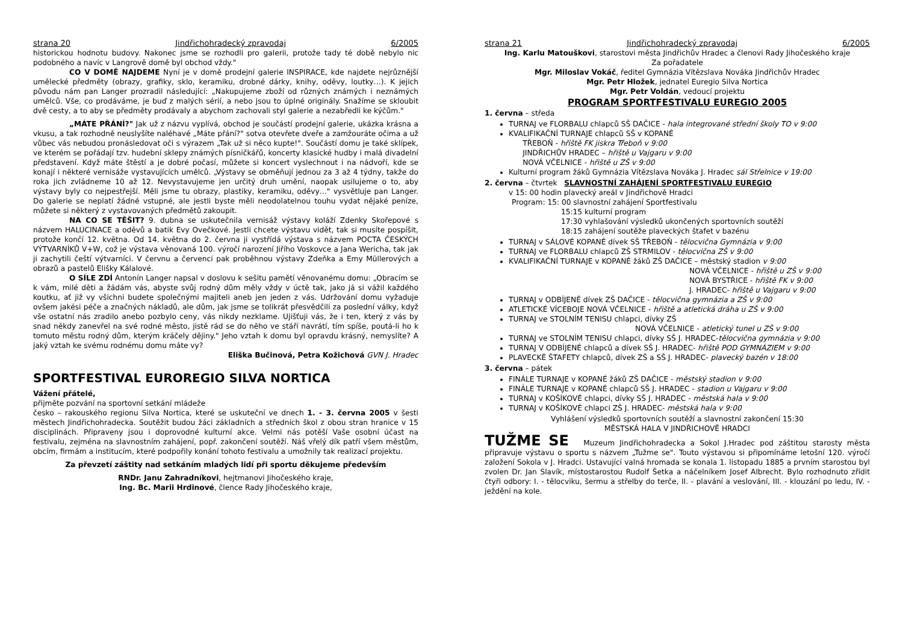strana 20 Jindřichohradecký zpravodaj 6/2005
historickou hodnotu budovy. Nakonec jsme se rozhodli pro galerii, protože tady té době nebylo nic podobného a navíc v Langrově domě byl obchod vždy."
CO V DOMĚ NAJDEME Nyní je v domě prodejní galerie INSPIRACE, kde najdete nejrůznější umělecké předměty (obrazy, grafiky, sklo, keramiku, drobné dárky, knihy, oděvy, loutky…). K jejich původu nám pan Langer prozradil následující: „Nakupujeme zboží od různých známých i neznámých umělců. Vše, co prodáváme, je buď z malých sérií, a nebo jsou to úplné originály. Snažíme se skloubit dvě cesty, a to aby se předměty prodávaly a abychom zachovali styl galerie a nezabředli ke kýčům."
„MÁTE PŘÁNÍ?" Jak už z názvu vyplívá, obchod je součástí prodejní galerie, ukázka krásna a vkusu, a tak rozhodně neuslyšíte naléhavé „Máte přání?" sotva otevřete dveře a zamžouráte očima a už vůbec vás nebudou pronásledovat oči s výrazem „Tak už si něco kupte!". Součástí domu je také sklípek, ve kterém se pořádají tzv. hudební sklepy známých písničkářů, koncerty klasické hudby i malá divadelní představení. Když máte štěstí a je dobré počasí, můžete si koncert vyslechnout i na nádvoří, kde se konají i některé vernisáže vystavujících umělců. „Výstavy se obměňují jednou za 3 až 4 týdny, takže do roka jich zvládneme 10 až 12. Nevystavujeme jen určitý druh umění, naopak usilujeme o to, aby výstavy byly co nejpestřejší. Měli jsme tu obrazy, plastiky, keramiku, oděvy…" vysvětluje pan Langer. Do galerie se neplatí žádné vstupné, ale jestli byste měli neodolatelnou touhu vydat nějaké peníze, můžete si některý z vystavovaných předmětů zakoupit.
NA CO SE TĚŠIT? 9. dubna se uskutečnila vernisáž výstavy koláží Zdenky Skořepové s názvem HALUCINACE a oděvů a batik Evy Ovečkové. Jestli chcete výstavu vidět, tak si musíte pospíšit, protože končí 12. května. Od 14. května do 2. června ji vystřídá výstava s názvem POCTA ČESKÝCH VÝTVARNÍKŮ V+W, což je výstava věnovaná 100. výročí narození Jiřího Voskovce a Jana Wericha, tak jak ji zachytili čeští výtvarníci. V červnu a červenci pak proběhnou výstavy Zdeňka a Emy Müllerových a obrazů a pastelů Elišky Kálalové.
O SÍLE ZDÍ Antonín Langer napsal v doslovu k sešitu pamětí věnovanému domu: „Obracím se k vám, milé děti a žádám vás, abyste svůj rodný dům měly vždy v úctě tak, jako já si vážil každého koutku, ať již vy všichni budete společnými majiteli aneb jen jeden z vás. Udržování domu vyžaduje ovšem jakési péče a značných nákladů, ale dům, jak jsme se tolikrát přesvědčili za poslední války, když vše ostatní nás zradilo anebo pozbylo ceny, vás nikdy nezklame. Ujišťuji vás, že i ten, který z vás by snad někdy zanevřel na své rodné město, jistě rád se do něho ve stáří navrátí, tím spíše, poutá-li ho k tomuto městu rodný dům, kterým kráčely dějiny." Jeho vztah k domu byl opravdu krásný, nemyslíte? A jaký vztah ke svému rodnému domu máte vy?
Eliška Bučinová, Petra Kožichová GVN J. Hradec
SPORTFESTIVAL EUROREGIO SILVA NORTICA
Vážení přátelé,
přijměte pozvání na sportovní setkání mládeže
česko – rakouského regionu Silva Nortica, které se uskuteční ve dnech 1. - 3. června 2005 v šesti městech Jindřichohradecka. Soutěžit budou žáci základních a středních škol z obou stran hranice v 15 disciplinách. Připraveny jsou i doprovodné kulturní akce. Velmi nás potěší Vaše osobní účast na festivalu, zejména na slavnostním zahájení, popř. zakončení soutěží. Náš vřelý dík patří všem městům, obcím, firmám a institucím, které podpořily konání tohoto festivalu a umožnily tak realizací projektu.
Za převzetí záštity nad setkáním mladých lidí při sportu děkujeme především
RNDr. Janu Zahradníkovi, hejtmanovi Jihočeského kraje,
Ing. Bc. Marii Hrdinové, člence Rady Jihočeského kraje,
strana 21 Jindřichohradecký zpravodaj 6/2005
Ing. Karlu Matouškovi, starostovi města Jindřichův Hradec a členovi Rady Jihočeského kraje
Za pořadatele
Mgr. Miloslav Vokáč, ředitel Gymnázia Vítězslava Nováka Jindřichův Hradec
Mgr. Petr Hložek, jednatel Euregio Silva Nortica
Mgr. Petr Voldán, vedoucí projektu
PROGRAM SPORTFESTIVALU EUREGIO 2005
1. června – středa
TURNAJ ve FLORBALU chlapců SŠ DAČICE - hala integrované střední školy TO v 9:00
KVALIFIKAČNÍ TURNAJE chlapců SŠ v KOPANÉ
TŘEBOŇ - hřiště FK jiskra Třeboň v 9:00
JINDŘICHŮV HRADEC – hřiště u Vajgaru v 9:00
NOVÁ VČELNICE - hřiště u ZŠ v 9:00
Kulturní program žáků Gymnázia Vítězslava Nováka J. Hradec sál Střelnice v 19:00
2. června – čtvrtek SLAVNOSTNÍ ZAHÁJENÍ SPORTFESTIVALU EUREGIO
v 15: 00 hodin plavecký areál v Jindřichově Hradci
Program: 15: 00 slavnostní zahájení Sportfestivalu
15:15 kulturní program
17:30 vyhlašování výsledků ukončených sportovních soutěží
18:15 zahájení soutěže plaveckých štafet v bazénu
TURNAJ v SÁLOVÉ KOPANÉ dívek SŠ TŘEBOŇ - tělocvična Gymnázia v 9:00
TURNAJ ve FLORBALU chlapců ZŠ STRMILOV - tělocvična ZŠ v 9:00
KVALIFIKAČNÍ TURNAJE v KOPANÉ žáků ZŠ DAČICE – městský stadion v 9:00
NOVÁ VČELNICE - hřiště u ZŠ v 9:00
NOVÁ BYSTŘICE - hřiště FK v 9:00
J. HRADEC- hřiště u Vajgaru v 9:00
TURNAJ v ODBÍJENÉ dívek ZŠ DAČICE - tělocvična gymnázia a ZŠ v 9:00
ATLETICKÉ VÍCEBOJE NOVÁ VČELNICE - hřiště a atletická dráha u ZŠ v 9:00
TURNAJ ve STOLNÍM TENISU chlapci, dívky ZŠ
NOVÁ VČELNICE - atletický tunel u ZŠ v 9:00
TURNAJ ve STOLNÍM TENISU chlapci, dívky SŠ J. HRADEC-tělocvična gymnázia v 9:00
TURNAJ V ODBÍJENÉ chlapců a dívek SŠ J. HRADEC- hřiště POD GYMNÁZIEM v 9:00
PLAVECKÉ ŠTAFETY chlapců, dívek ZŠ a SŠ J. HRADEC- plavecký bazén v 18:00
3. června – pátek
FINÁLE TURNAJE v KOPANÉ žáků ZŠ DAČICE - městský stadion v 9:00
FINÁLE TURNAJE v KOPANÉ chlapců SŠ J. HRADEC - stadion u Vajgaru v 9:00
TURNAJ v KOŠÍKOVÉ chlapci, dívky SŠ J. HRADEC - městská hala v 9:00
TURNAJ v KOŠÍKOVÉ chlapci ZŠ J. HRADEC- městská hala v 9:00
Vyhlášení výsledků sportovních soutěží a slavnostní zakončení 15:30
MĚSTSKÁ HALA V JINDŘICHOVĚ HRADCI
TUŽME SE Muzeum Jindřichohradecka a Sokol J.Hradec pod záštitou starosty města připravuje výstavu o sportu s názvem „Tužme se". Touto výstavou si připomínáme letošní 120. výročí založení Sokola v J. Hradci. Ustavující valná hromada se konala 1. listopadu 1885 a prvním starostou byl zvolen Dr. Jan Slavík, místostarostou Rudolf Šetka a náčelníkem Josef Albrecht. Bylo rozhodnuto zřídit čtyři odbory: I. - tělocviku, šermu a střelby do terče, II. - plavání a veslování, III. - klouzání po ledu, IV. - ježdění na kole.